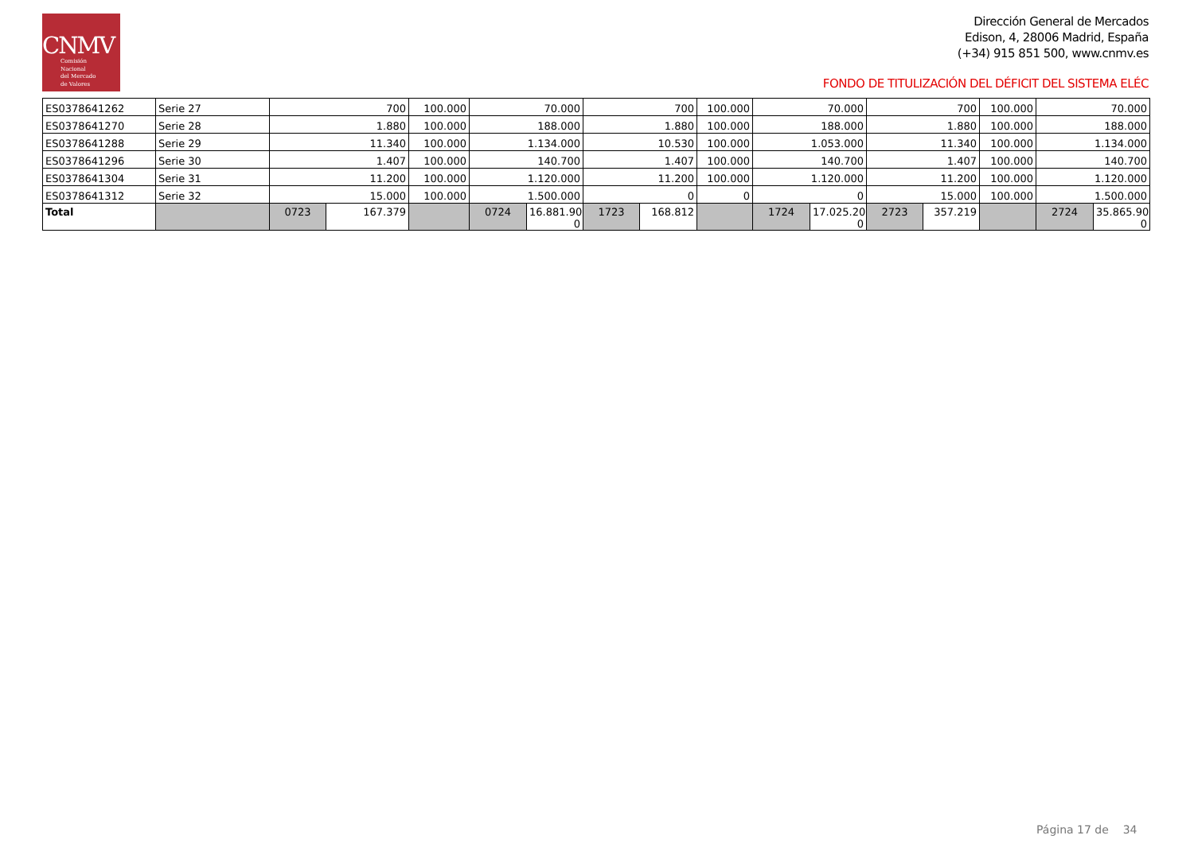CNMV
Comisión
Nacional
del Mercado
de Valores
Dirección General de Mercados
Edison, 4, 28006 Madrid, España
(+34) 915 851 500, www.cnmv.es
FONDO DE TITULIZACIÓN DEL DÉFICIT DEL SISTEMA ELÉC
| ES0378641262 | Serie 27 | 700 | | 100.000 | 70.000 | | 700 | | 100.000 | 70.000 | | 700 | | 100.000 | 70.000 | |
| ES0378641270 | Serie 28 | 1.880 | | 100.000 | 188.000 | | 1.880 | | 100.000 | 188.000 | | 1.880 | | 100.000 | 188.000 | |
| ES0378641288 | Serie 29 | 11.340 | | 100.000 | 1.134.000 | | 10.530 | | 100.000 | 1.053.000 | | 11.340 | | 100.000 | 1.134.000 | |
| ES0378641296 | Serie 30 | 1.407 | | 100.000 | 140.700 | | 1.407 | | 100.000 | 140.700 | | 1.407 | | 100.000 | 140.700 | |
| ES0378641304 | Serie 31 | 11.200 | | 100.000 | 1.120.000 | | 11.200 | | 100.000 | 1.120.000 | | 11.200 | | 100.000 | 1.120.000 | |
| ES0378641312 | Serie 32 | 15.000 | | 100.000 | 1.500.000 | | 0 | | 0 | 0 | | 15.000 | | 100.000 | 1.500.000 | |
| Total | | 0723 | 167.379 | | 0724 | 16.881.90 0 | 1723 | 168.812 | | 1724 | 17.025.20 0 | 2723 | 357.219 | | 2724 | 35.865.90 0 |
Página 17 de 34